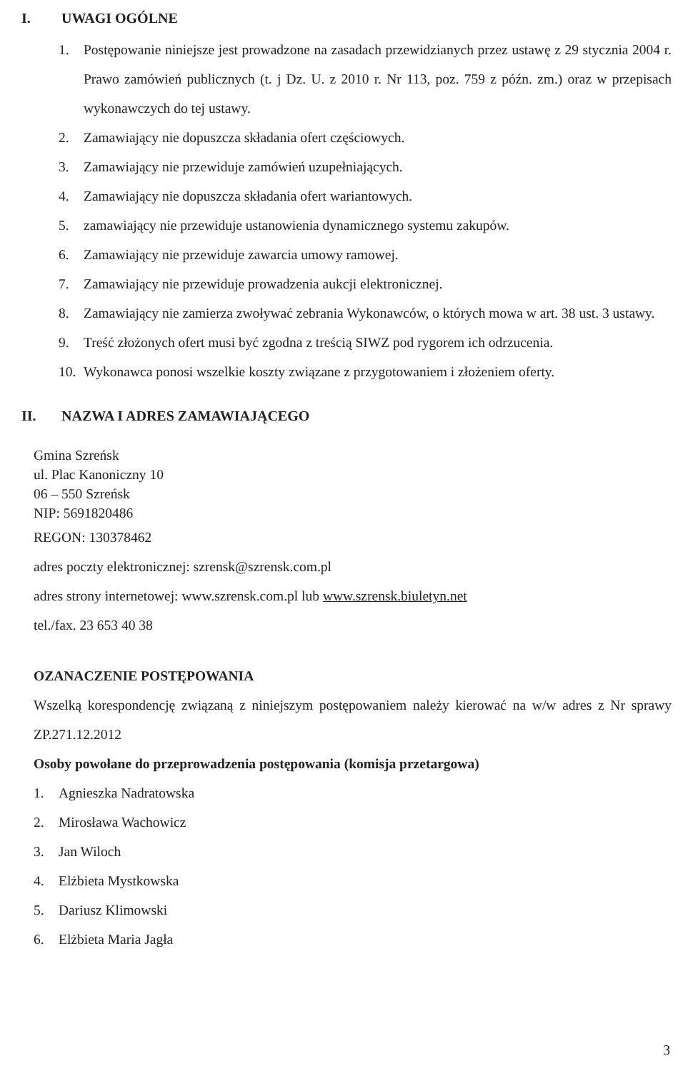I. UWAGI OGÓLNE
1. Postępowanie niniejsze jest prowadzone na zasadach przewidzianych przez ustawę z 29 stycznia 2004 r. Prawo zamówień publicznych (t. j Dz. U. z 2010 r. Nr 113, poz. 759 z późn. zm.) oraz w przepisach wykonawczych do tej ustawy.
2. Zamawiający nie dopuszcza składania ofert częściowych.
3. Zamawiający nie przewiduje zamówień uzupełniających.
4. Zamawiający nie dopuszcza składania ofert wariantowych.
5. zamawiający nie przewiduje ustanowienia dynamicznego systemu zakupów.
6. Zamawiający nie przewiduje zawarcia umowy ramowej.
7. Zamawiający nie przewiduje prowadzenia aukcji elektronicznej.
8. Zamawiający nie zamierza zwoływać zebrania Wykonawców, o których mowa w art. 38 ust. 3 ustawy.
9. Treść złożonych ofert musi być zgodna z treścią SIWZ pod rygorem ich odrzucenia.
10. Wykonawca ponosi wszelkie koszty związane z przygotowaniem i złożeniem oferty.
II. NAZWA I ADRES ZAMAWIAJĄCEGO
Gmina Szreńsk
ul. Plac Kanoniczny 10
06 – 550 Szreńsk
NIP: 5691820486
REGON: 130378462
adres poczty elektronicznej: szrensk@szrensk.com.pl
adres strony internetowej: www.szrensk.com.pl lub www.szrensk.biuletyn.net
tel./fax. 23 653 40 38
OZANACZENIE POSTĘPOWANIA
Wszelką korespondencję związaną z niniejszym postępowaniem należy kierować na w/w adres z Nr sprawy ZP.271.12.2012
Osoby powołane do przeprowadzenia postępowania (komisja przetargowa)
1. Agnieszka Nadratowska
2. Mirosława Wachowicz
3. Jan Wiloch
4. Elżbieta Mystkowska
5. Dariusz Klimowski
6. Elżbieta Maria Jagła
3